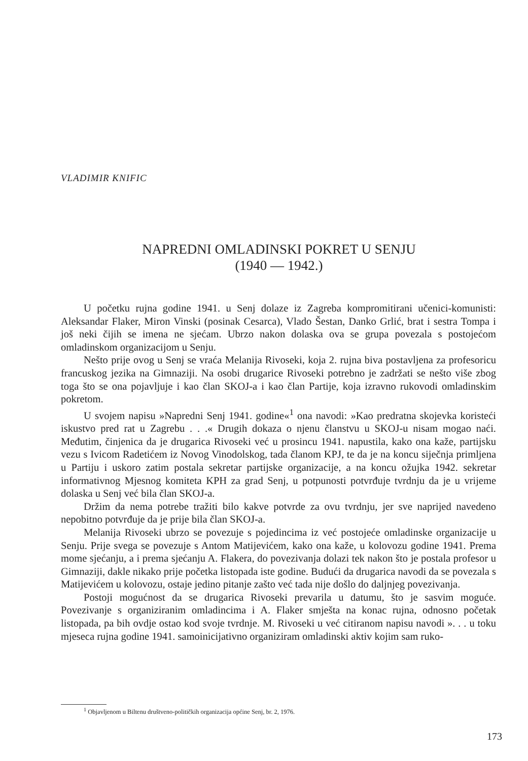VLADIMIR KNIFIC
NAPREDNI OMLADINSKI POKRET U SENJU
(1940 — 1942.)
U početku rujna godine 1941. u Senj dolaze iz Zagreba kompromitirani učenici-komunisti: Aleksandar Flaker, Miron Vinski (posinak Cesarca), Vlado Šestan, Danko Grlić, brat i sestra Tompa i još neki čijih se imena ne sjećam. Ubrzo nakon dolaska ova se grupa povezala s postojećom omladinskom organizacijom u Senju.
Nešto prije ovog u Senj se vraća Melanija Rivoseki, koja 2. rujna biva postavljena za profesoricu francuskog jezika na Gimnaziji. Na osobi drugarice Rivoseki potrebno je zadržati se nešto više zbog toga što se ona pojavljuje i kao član SKOJ-a i kao član Partije, koja izravno rukovodi omladinskim pokretom.
U svojem napisu »Napredni Senj 1941. godine«<sup>1</sup> ona navodi: »Kao predratna skojevka koristeći iskustvo pred rat u Zagrebu . . .« Drugih dokaza o njenu članstvu u SKOJ-u nisam mogao naći. Međutim, činjenica da je drugarica Rivoseki već u prosincu 1941. napustila, kako ona kaže, partijsku vezu s Ivicom Radetićem iz Novog Vinodolskog, tada članom KPJ, te da je na koncu siječnja primljena u Partiju i uskoro zatim postala sekretar partijske organizacije, a na koncu ožujka 1942. sekretar informativnog Mjesnog komiteta KPH za grad Senj, u potpunosti potvrđuje tvrdnju da je u vrijeme dolaska u Senj već bila član SKOJ-a.
Držim da nema potrebe tražiti bilo kakve potvrde za ovu tvrdnju, jer sve naprijed navedeno nepobitno potvrđuje da je prije bila član SKOJ-a.
Melanija Rivoseki ubrzo se povezuje s pojedincima iz već postojeće omladinske organizacije u Senju. Prije svega se povezuje s Antom Matijevićem, kako ona kaže, u kolovozu godine 1941. Prema mome sjećanju, a i prema sjećanju A. Flakera, do povezivanja dolazi tek nakon što je postala profesor u Gimnaziji, dakle nikako prije početka listopada iste godine. Budući da drugarica navodi da se povezala s Matijevićem u kolovozu, ostaje jedino pitanje zašto već tada nije došlo do daljnjeg povezivanja.
Postoji mogućnost da se drugarica Rivoseki prevarila u datumu, što je sasvim moguće. Povezivanje s organiziranim omladincima i A. Flaker smješta na konac rujna, odnosno početak listopada, pa bih ovdje ostao kod svoje tvrdnje. M. Rivoseki u već citiranom napisu navodi ». . . u toku mjeseca rujna godine 1941. samoinicijativno organiziram omladinski aktiv kojim sam ruko-
<sup>1</sup> Objavljenom u Biltenu društveno-političkih organizacija općine Senj, br. 2, 1976.
173